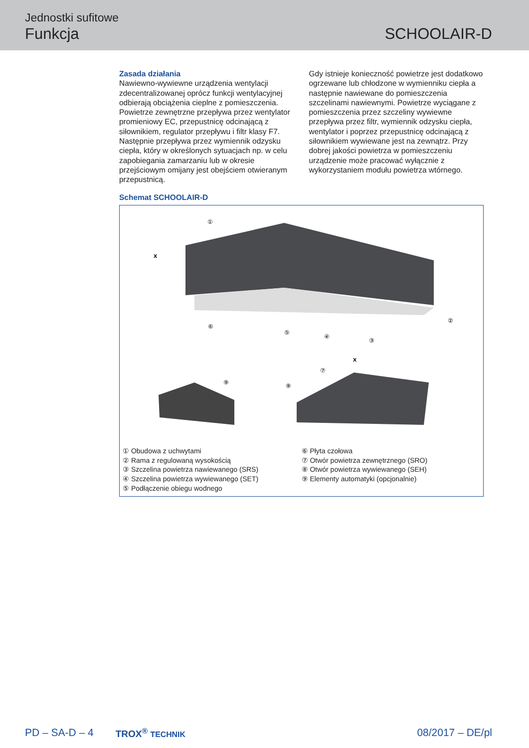Jednostki sufitowe
Funkcja SCHOOLAIR-D
Zasada działania
Nawiewno-wywiewne urządzenia wentylacji zdecentralizowanej oprócz funkcji wentylacyjnej odbierają obciążenia cieplne z pomieszczenia. Powietrze zewnętrzne przepływa przez wentylator promieniowy EC, przepustnicę odcinającą z siłownikiem, regulator przepływu i filtr klasy F7. Następnie przepływa przez wymiennik odzysku ciepła, który w określonych sytuacjach np. w celu zapobiegania zamarzaniu lub w okresie przejściowym omijany jest obejściem otwieranym przepustnicą.
Gdy istnieje konieczność powietrze jest dodatkowo ogrzewane lub chłodzone w wymienniku ciepła a następnie nawiewane do pomieszczenia szczelinami nawiewnymi. Powietrze wyciągane z pomieszczenia przez szczeliny wywiewne przepływa przez filtr, wymiennik odzysku ciepła, wentylator i poprzez przepustnicę odcinającą z siłownikiem wywiewane jest na zewnątrz. Przy dobrej jakości powietrza w pomieszczeniu urządzenie może pracować wyłącznie z wykorzystaniem modułu powietrza wtórnego.
Schemat SCHOOLAIR-D
x
x
①
②
③
④
⑤
⑥
⑦
⑧
⑨
① Obudowa z uchwytami
② Rama z regulowaną wysokością
③ Szczelina powietrza nawiewanego (SRS)
④ Szczelina powietrza wywiewanego (SET)
⑤ Podłączenie obiegu wodnego
⑥ Płyta czołowa
⑦ Otwór powietrza zewnętrznego (SRO)
⑧ Otwór powietrza wywiewanego (SEH)
⑨ Elementy automatyki (opcjonalnie)
PD – SA-D – 4 TROX<sup>®</sup> TECHNIK 08/2017 – DE/pl